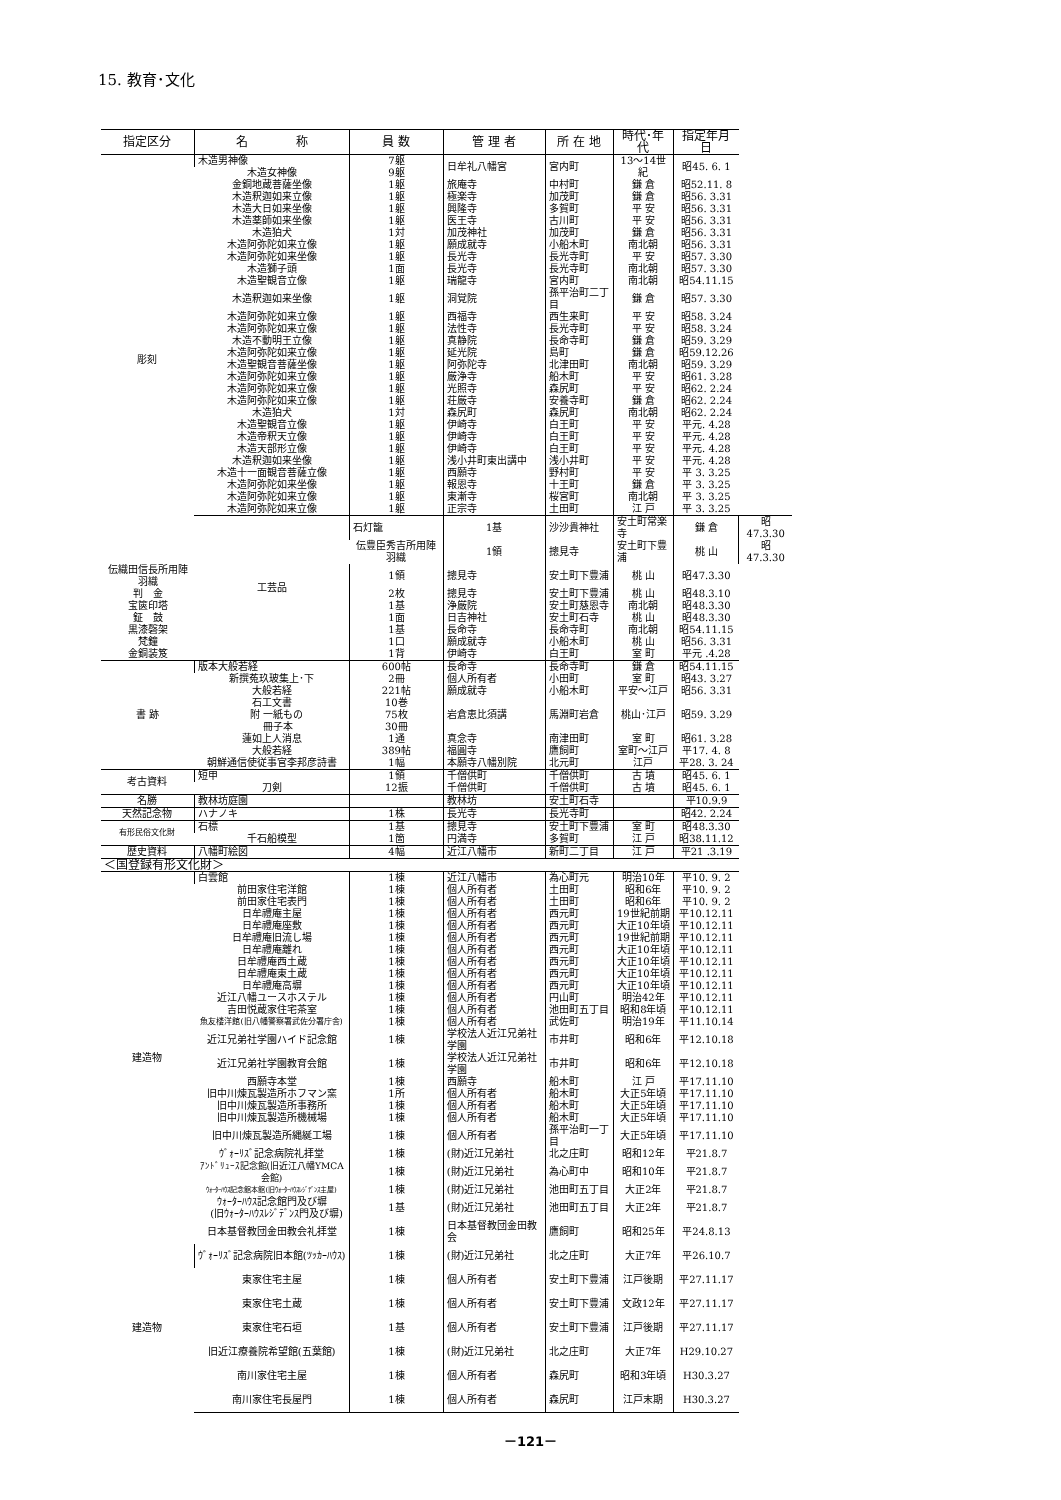15. 教育･文化
| 指定区分 | 名 称 | 員 数 | 管 理 者 | 所 在 地 | 時代･年代 | 指定年月日 | |
| --- | --- | --- | --- | --- | --- | --- | --- |
| 彫刻 | 木造男神像 | 7躯 | 日牟礼八幡宮 | 宮内町 | 13～14世紀 | 昭45. 6. 1 | |
| | 木造女神像 | 9躯 | | | | | |
| | 金銅地蔵菩薩坐像 | 1躯 | 旅庵寺 | 中村町 | 鎌 倉 | 昭52.11. 8 | |
| | 木造釈迦如来立像 | 1躯 | 極楽寺 | 加茂町 | 鎌 倉 | 昭56. 3.31 | |
| | 木造大日如来坐像 | 1躯 | 興隆寺 | 多賀町 | 平 安 | 昭56. 3.31 | |
| | 木造薬師如来坐像 | 1躯 | 医王寺 | 古川町 | 平 安 | 昭56. 3.31 | |
| | 木造狛犬 | 1対 | 加茂神社 | 加茂町 | 鎌 倉 | 昭56. 3.31 | |
| | 木造阿弥陀如来立像 | 1躯 | 願成就寺 | 小船木町 | 南北朝 | 昭56. 3.31 | |
| | 木造阿弥陀如来坐像 | 1躯 | 長光寺 | 長光寺町 | 平 安 | 昭57. 3.30 | |
| | 木造獅子頭 | 1面 | 長光寺 | 長光寺町 | 南北朝 | 昭57. 3.30 | |
| | 木造聖観音立像 | 1躯 | 瑞龍寺 | 宮内町 | 南北朝 | 昭54.11.15 | |
| | 木造釈迦如来坐像 | 1躯 | 洞覚院 | 孫平治町二丁目 | 鎌 倉 | 昭57. 3.30 | |
| | 木造阿弥陀如来立像 | 1躯 | 西福寺 | 西生来町 | 平 安 | 昭58. 3.24 | |
| | 木造阿弥陀如来立像 | 1躯 | 法性寺 | 長光寺町 | 平 安 | 昭58. 3.24 | |
| | 木造不動明王立像 | 1躯 | 真静院 | 長命寺町 | 鎌 倉 | 昭59. 3.29 | |
| | 木造阿弥陀如来立像 | 1躯 | 延光院 | 島町 | 鎌 倉 | 昭59.12.26 | |
| | 木造聖観音菩薩坐像 | 1躯 | 阿弥陀寺 | 北津田町 | 南北朝 | 昭59. 3.29 | |
| | 木造阿弥陀如来立像 | 1躯 | 厳浄寺 | 船木町 | 平 安 | 昭61. 3.28 | |
| | 木造阿弥陀如来立像 | 1躯 | 光照寺 | 森尻町 | 平 安 | 昭62. 2.24 | |
| | 木造阿弥陀如来立像 | 1躯 | 荘厳寺 | 安養寺町 | 鎌 倉 | 昭62. 2.24 | |
| | 木造狛犬 | 1対 | 森尻町 | 森尻町 | 南北朝 | 昭62. 2.24 | |
| | 木造聖観音立像 | 1躯 | 伊崎寺 | 白王町 | 平 安 | 平元. 4.28 | |
| | 木造帝釈天立像 | 1躯 | 伊崎寺 | 白王町 | 平 安 | 平元. 4.28 | |
| | 木造天部形立像 | 1躯 | 伊崎寺 | 白王町 | 平 安 | 平元. 4.28 | |
| | 木造釈迦如来坐像 | 1躯 | 浅小井町東出講中 | 浅小井町 | 平 安 | 平元. 4.28 | |
| | 木造十一面観音菩薩立像 | 1躯 | 西願寺 | 野村町 | 平 安 | 平 3. 3.25 | |
| | 木造阿弥陀如来坐像 | 1躯 | 報恩寺 | 十王町 | 鎌 倉 | 平 3. 3.25 | |
| | 木造阿弥陀如来立像 | 1躯 | 東漸寺 | 桜宮町 | 南北朝 | 平 3. 3.25 | |
| | 木造阿弥陀如来立像 | 1躯 | 正宗寺 | 土田町 | 江 戸 | 平 3. 3.25 | |
| | 工芸品 | 石灯籠 | 1基 | 沙沙貴神社 | 安土町常楽寺 | 鎌 倉 | 昭47.3.30 |
| | | 伝豊臣秀吉所用陣羽織 | 1領 | 摠見寺 | 安土町下豊浦 | 桃 山 | 昭47.3.30 |
| 伝織田信長所用陣羽織 | | 1領 | 摠見寺 | 安土町下豊浦 | 桃 山 | 昭47.3.30 | |
| 判 金 | | 2枚 | 摠見寺 | 安土町下豊浦 | 桃 山 | 昭48.3.10 | |
| 宝篋印塔 | | 1基 | 浄厳院 | 安土町慈恩寺 | 南北朝 | 昭48.3.30 | |
| 鉦 鼓 | | 1面 | 日吉神社 | 安土町石寺 | 桃 山 | 昭48.3.30 | |
| 黒漆磬架 | | 1基 | 長命寺 | 長命寺町 | 南北朝 | 昭54.11.15 | |
| 梵鐘 | | 1口 | 願成就寺 | 小船木町 | 桃 山 | 昭56. 3.31 | |
| 金銅装笈 | | 1背 | 伊崎寺 | 白王町 | 室 町 | 平元 .4.28 | |
| 書 跡 | 版本大般若経 | 600帖 | 長命寺 | 長命寺町 | 鎌 倉 | 昭54.11.15 | |
| | 新撰菟玖玻集上･下 | 2冊 | 個人所有者 | 小田町 | 室 町 | 昭43. 3.27 | |
| | 大般若経 | 221帖 | 願成就寺 | 小船木町 | 平安～江戸 | 昭56. 3.31 | |
| | 石工文書 | 10巻 | 岩倉恵比須講 | 馬淵町岩倉 | 桃山･江戸 | 昭59. 3.29 | |
| | 附 一紙もの | 75枚 | | | | | |
| | 冊子本 | 30冊 | | | | | |
| | 蓮如上人消息 | 1通 | 真念寺 | 南津田町 | 室 町 | 昭61. 3.28 | |
| | 大般若経 | 389帖 | 福圓寺 | 鷹飼町 | 室町～江戸 | 平17. 4. 8 | |
| | 朝鮮通信使従事官李邦彦詩書 | 1幅 | 本願寺八幡別院 | 北元町 | 江戸 | 平28. 3. 24 | |
| 考古資料 | 短甲 | 1領 | 千僧供町 | 千僧供町 | 古 墳 | 昭45. 6. 1 | |
| | 刀剣 | 12振 | 千僧供町 | 千僧供町 | 古 墳 | 昭45. 6. 1 | |
| 名勝 | 教林坊庭園 | | 教林坊 | 安土町石寺 | | 平10.9.9 | |
| 天然記念物 | ハナノキ | 1株 | 長光寺 | 長光寺町 | | 昭42. 2.24 | |
| 有形民俗文化財 | 石標 | 1基 | 摠見寺 | 安土町下豊浦 | 室 町 | 昭48.3.30 | |
| | 千石船模型 | 1箇 | 円満寺 | 多賀町 | 江 戸 | 昭38.11.12 | |
| 歴史資料 | 八幡町絵図 | 4幅 | 近江八幡市 | 新町二丁目 | 江 戸 | 平21 .3.19 | |
| ＜国登録有形文化財＞ | | | | | | | |
| 建造物 | 白雲館 | 1棟 | 近江八幡市 | 為心町元 | 明治10年 | 平10. 9. 2 | |
| | 前田家住宅洋館 | 1棟 | 個人所有者 | 土田町 | 昭和6年 | 平10. 9. 2 | |
| | 前田家住宅表門 | 1棟 | 個人所有者 | 土田町 | 昭和6年 | 平10. 9. 2 | |
| | 日牟禮庵主屋 | 1棟 | 個人所有者 | 西元町 | 19世紀前期 | 平10.12.11 | |
| | 日牟禮庵座敷 | 1棟 | 個人所有者 | 西元町 | 大正10年頃 | 平10.12.11 | |
| | 日牟禮庵旧流し場 | 1棟 | 個人所有者 | 西元町 | 19世紀前期 | 平10.12.11 | |
| | 日牟禮庵離れ | 1棟 | 個人所有者 | 西元町 | 大正10年頃 | 平10.12.11 | |
| | 日牟禮庵西土蔵 | 1棟 | 個人所有者 | 西元町 | 大正10年頃 | 平10.12.11 | |
| | 日牟禮庵東土蔵 | 1棟 | 個人所有者 | 西元町 | 大正10年頃 | 平10.12.11 | |
| | 日牟禮庵高塀 | 1棟 | 個人所有者 | 西元町 | 大正10年頃 | 平10.12.11 | |
| | 近江八幡ユースホステル | 1棟 | 個人所有者 | 円山町 | 明治42年 | 平10.12.11 | |
| | 吉田悦蔵家住宅茶室 | 1棟 | 個人所有者 | 池田町五丁目 | 昭和8年頃 | 平10.12.11 | |
| | 魚友楼洋館(旧八幡警察署武佐分署庁舎) | 1棟 | 個人所有者 | 武佐町 | 明治19年 | 平11.10.14 | |
| | 近江兄弟社学園ハイド記念館 | 1棟 | 学校法人近江兄弟社学園 | 市井町 | 昭和6年 | 平12.10.18 | |
| | 近江兄弟社学園教育会館 | 1棟 | 学校法人近江兄弟社学園 | 市井町 | 昭和6年 | 平12.10.18 | |
| | 西願寺本堂 | 1棟 | 西願寺 | 船木町 | 江 戸 | 平17.11.10 | |
| | 旧中川煉瓦製造所ホフマン窯 | 1所 | 個人所有者 | 船木町 | 大正5年頃 | 平17.11.10 | |
| | 旧中川煉瓦製造所事務所 | 1棟 | 個人所有者 | 船木町 | 大正5年頃 | 平17.11.10 | |
| | 旧中川煉瓦製造所機械場 | 1棟 | 個人所有者 | 船木町 | 大正5年頃 | 平17.11.10 | |
| | 旧中川煉瓦製造所縄綖工場 | 1棟 | 個人所有者 | 孫平治町一丁目 | 大正5年頃 | 平17.11.10 | |
| | ｳﾞｫｰﾘｽﾞ記念病院礼拝堂 | 1棟 | (財)近江兄弟社 | 北之庄町 | 昭和12年 | 平21.8.7 | |
| | ｱﾝﾄﾞﾘｭｰｽ記念館(旧近江八幡YMCA会館) | 1棟 | (財)近江兄弟社 | 為心町中 | 昭和10年 | 平21.8.7 | |
| | ｳｫｰﾀｰﾊｳｽ記念館本館(旧ｳｫｰﾀｰﾊｳｽﾚｼﾞﾃﾞﾝｽ主屋) | 1棟 | (財)近江兄弟社 | 池田町五丁目 | 大正2年 | 平21.8.7 | |
| | ｳｫｰﾀｰﾊｳｽ記念館門及び塀 (旧ｳｫｰﾀｰﾊｳｽﾚｼﾞﾃﾞﾝｽ門及び塀) | 1基 | (財)近江兄弟社 | 池田町五丁目 | 大正2年 | 平21.8.7 | |
| | 日本基督教団金田教会礼拝堂 | 1棟 | 日本基督教団金田教会 | 鷹飼町 | 昭和25年 | 平24.8.13 | |
| 建造物 | ｳﾞｫｰﾘｽﾞ記念病院旧本館(ﾂｯｶｰﾊｳｽ) | 1棟 | (財)近江兄弟社 | 北之庄町 | 大正7年 | 平26.10.7 | |
| | 東家住宅主屋 | 1棟 | 個人所有者 | 安土町下豊浦 | 江戸後期 | 平27.11.17 | |
| | 東家住宅土蔵 | 1棟 | 個人所有者 | 安土町下豊浦 | 文政12年 | 平27.11.17 | |
| | 東家住宅石垣 | 1基 | 個人所有者 | 安土町下豊浦 | 江戸後期 | 平27.11.17 | |
| | 旧近江療養院希望館(五葉館) | 1棟 | (財)近江兄弟社 | 北之庄町 | 大正7年 | H29.10.27 | |
| | 南川家住宅主屋 | 1棟 | 個人所有者 | 森尻町 | 昭和3年頃 | H30.3.27 | |
| | 南川家住宅長屋門 | 1棟 | 個人所有者 | 森尻町 | 江戸末期 | H30.3.27 | |
－121－